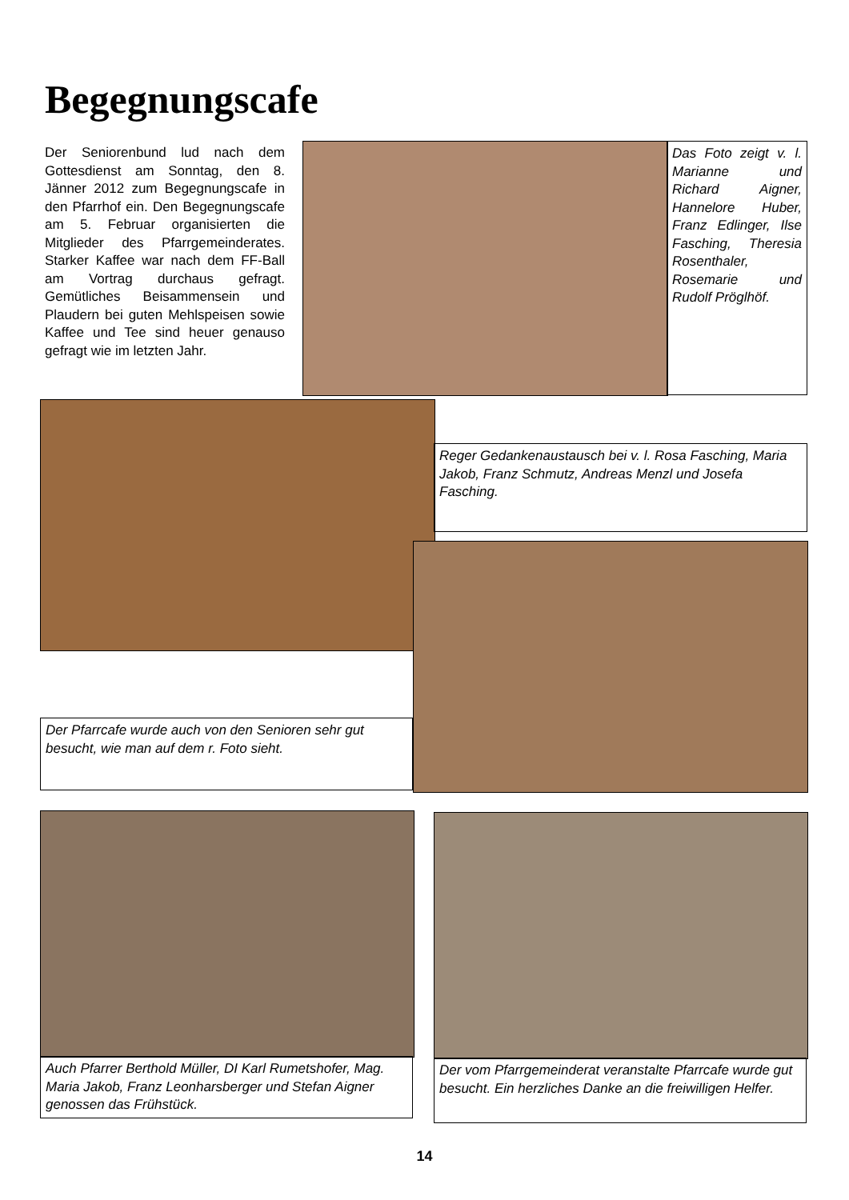Begegnungscafe
Der Seniorenbund lud nach dem Gottesdienst am Sonntag, den 8. Jänner 2012 zum Begegnungscafe in den Pfarrhof ein. Den Begegnungscafe am 5. Februar organisierten die Mitglieder des Pfarrgemeinderates. Starker Kaffee war nach dem FF-Ball am Vortrag durchaus gefragt. Gemütliches Beisammensein und Plaudern bei guten Mehlspeisen sowie Kaffee und Tee sind heuer genauso gefragt wie im letzten Jahr.
Das Foto zeigt v. l. Marianne und Richard Aigner, Hannelore Huber, Franz Edlinger, Ilse Fasching, Theresia Rosenthaler, Rosemarie und Rudolf Pröglhöf.
Reger Gedankenaustausch bei v. l. Rosa Fasching, Maria Jakob, Franz Schmutz, Andreas Menzl und Josefa Fasching.
Der Pfarrcafe wurde auch von den Senioren sehr gut besucht, wie man auf dem r. Foto sieht.
Auch Pfarrer Berthold Müller, DI Karl Rumetshofer, Mag. Maria Jakob, Franz Leonharsberger und Stefan Aigner genossen das Frühstück.
Der vom Pfarrgemeinderat veranstalte Pfarrcafe wurde gut besucht. Ein herzliches Danke an die freiwilligen Helfer.
14